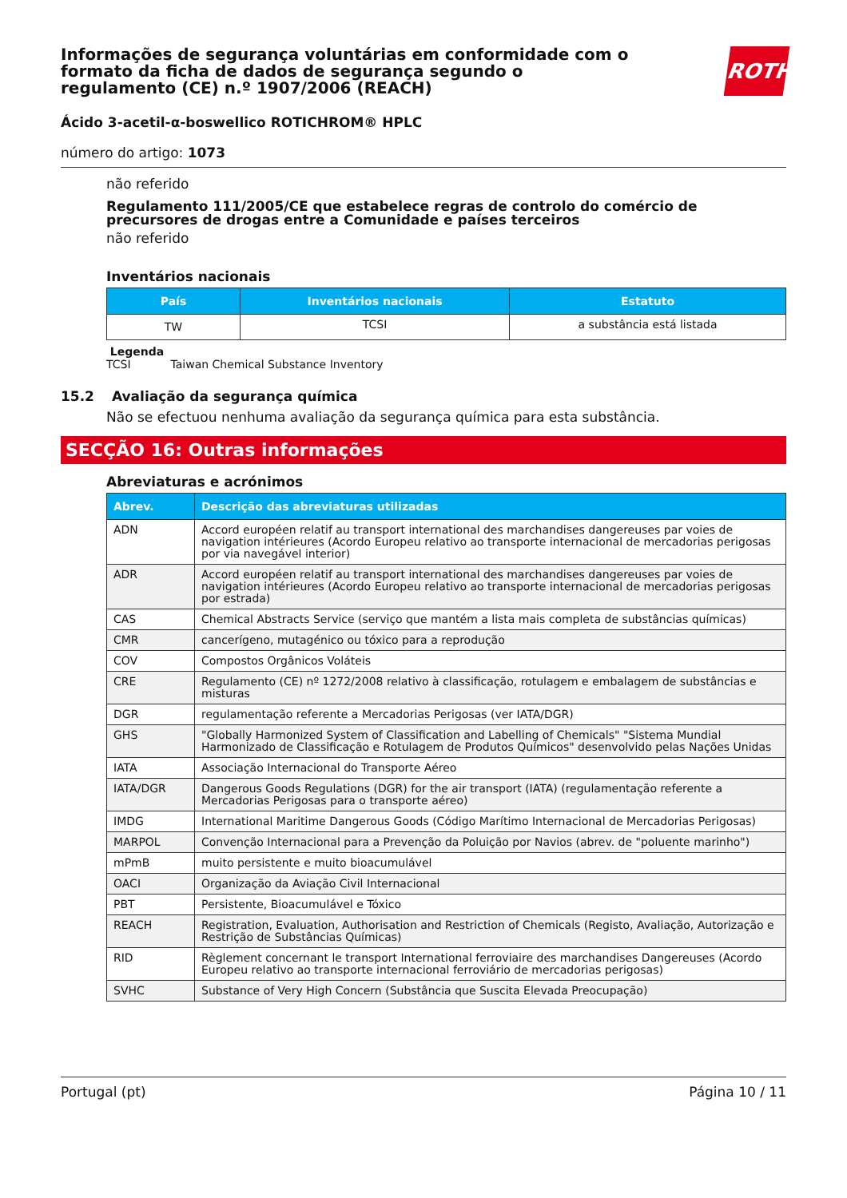Informações de segurança voluntárias em conformidade com o formato da ficha de dados de segurança segundo o regulamento (CE) n.º 1907/2006 (REACH)
ROTH
Ácido 3-acetil-α-boswellico ROTICHROM® HPLC
número do artigo: 1073
não referido
Regulamento 111/2005/CE que estabelece regras de controlo do comércio de precursores de drogas entre a Comunidade e países terceiros
não referido
Inventários nacionais
| País | Inventários nacionais | Estatuto |
| --- | --- | --- |
| TW | TCSI | a substância está listada |
Legenda
TCSI Taiwan Chemical Substance Inventory
15.2 Avaliação da segurança química
Não se efectuou nenhuma avaliação da segurança química para esta substância.
SECÇÃO 16: Outras informações
Abreviaturas e acrónimos
| Abrev. | Descrição das abreviaturas utilizadas |
| --- | --- |
| ADN | Accord européen relatif au transport international des marchandises dangereuses par voies de navigation intérieures (Acordo Europeu relativo ao transporte internacional de mercadorias perigosas por via navegável interior) |
| ADR | Accord européen relatif au transport international des marchandises dangereuses par voies de navigation intérieures (Acordo Europeu relativo ao transporte internacional de mercadorias perigosas por estrada) |
| CAS | Chemical Abstracts Service (serviço que mantém a lista mais completa de substâncias químicas) |
| CMR | cancerígeno, mutagénico ou tóxico para a reprodução |
| COV | Compostos Orgânicos Voláteis |
| CRE | Regulamento (CE) nº 1272/2008 relativo à classificação, rotulagem e embalagem de substâncias e misturas |
| DGR | regulamentação referente a Mercadorias Perigosas (ver IATA/DGR) |
| GHS | "Globally Harmonized System of Classification and Labelling of Chemicals" "Sistema Mundial Harmonizado de Classificação e Rotulagem de Produtos Químicos" desenvolvido pelas Nações Unidas |
| IATA | Associação Internacional do Transporte Aéreo |
| IATA/DGR | Dangerous Goods Regulations (DGR) for the air transport (IATA) (regulamentação referente a Mercadorias Perigosas para o transporte aéreo) |
| IMDG | International Maritime Dangerous Goods (Código Marítimo Internacional de Mercadorias Perigosas) |
| MARPOL | Convenção Internacional para a Prevenção da Poluição por Navios (abrev. de "poluente marinho") |
| mPmB | muito persistente e muito bioacumulável |
| OACI | Organização da Aviação Civil Internacional |
| PBT | Persistente, Bioacumulável e Tóxico |
| REACH | Registration, Evaluation, Authorisation and Restriction of Chemicals (Registo, Avaliação, Autorização e Restrição de Substâncias Químicas) |
| RID | Règlement concernant le transport International ferroviaire des marchandises Dangereuses (Acordo Europeu relativo ao transporte internacional ferroviário de mercadorias perigosas) |
| SVHC | Substance of Very High Concern (Substância que Suscita Elevada Preocupação) |
Portugal (pt) Página 10 / 11